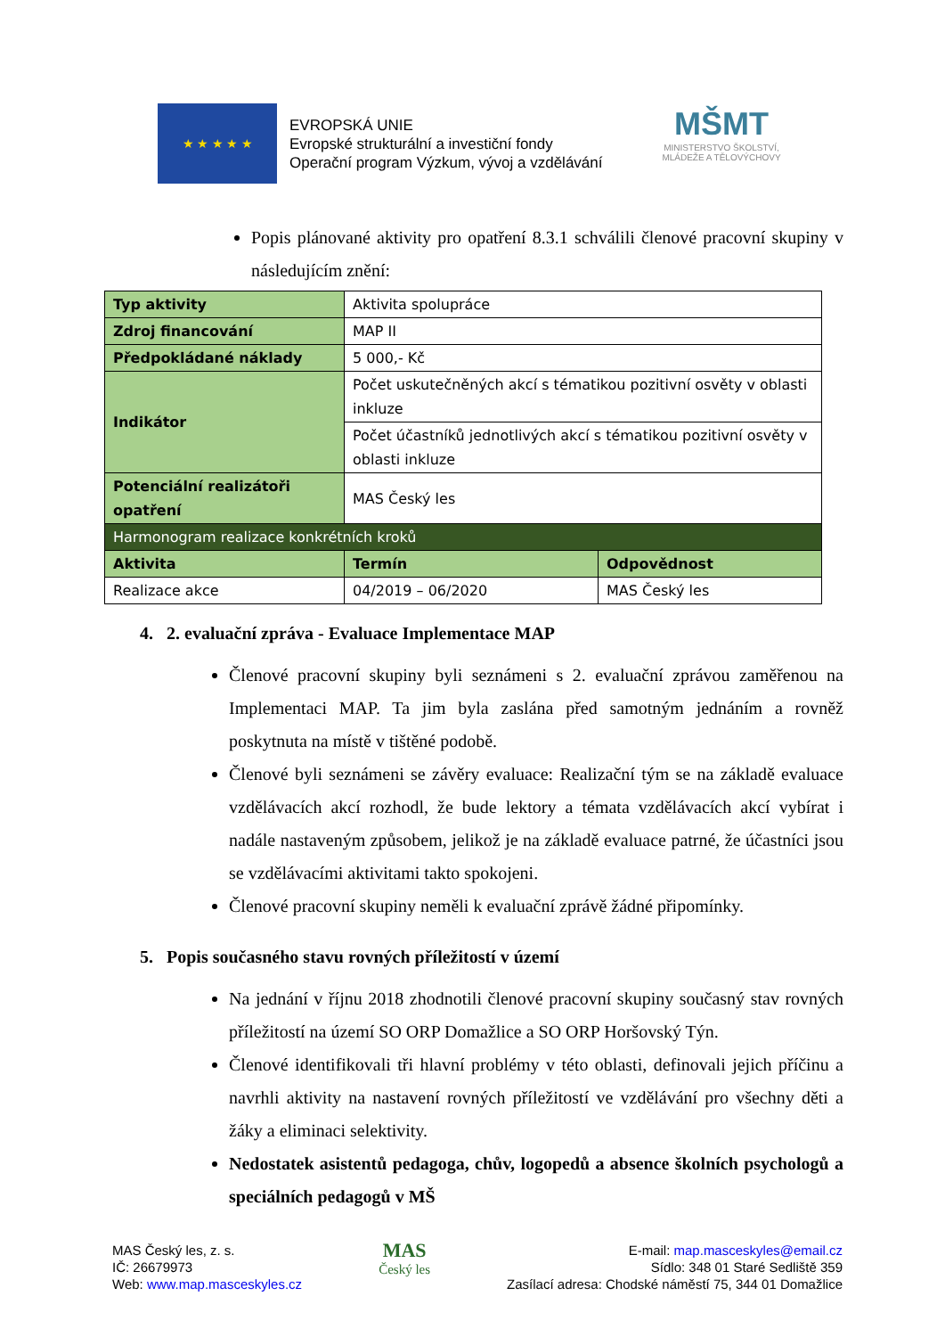★ ★ ★ ★ ★
EVROPSKÁ UNIE
Evropské strukturální a investiční fondy
Operační program Výzkum, vývoj a vzdělávání
MŠMT
MINISTERSTVO ŠKOLSTVÍ,
MLÁDEŽE A TĚLOVÝCHOVY
Popis plánované aktivity pro opatření 8.3.1 schválili členové pracovní skupiny v následujícím znění:
| Typ aktivity | Aktivita spolupráce | |
| Zdroj financování | MAP II | |
| Předpokládané náklady | 5 000,- Kč | |
| Indikátor | Počet uskutečněných akcí s tématikou pozitivní osvěty v oblasti inkluze | |
| | Počet účastníků jednotlivých akcí s tématikou pozitivní osvěty v oblasti inkluze | |
| Potenciální realizátoři opatření | MAS Český les | |
| Harmonogram realizace konkrétních kroků | | |
| Aktivita | Termín | Odpovědnost |
| Realizace akce | 04/2019 – 06/2020 | MAS Český les |
4. 2. evaluační zpráva - Evaluace Implementace MAP
Členové pracovní skupiny byli seznámeni s 2. evaluační zprávou zaměřenou na Implementaci MAP. Ta jim byla zaslána před samotným jednáním a rovněž poskytnuta na místě v tištěné podobě.
Členové byli seznámeni se závěry evaluace: Realizační tým se na základě evaluace vzdělávacích akcí rozhodl, že bude lektory a témata vzdělávacích akcí vybírat i nadále nastaveným způsobem, jelikož je na základě evaluace patrné, že účastníci jsou se vzdělávacími aktivitami takto spokojeni.
Členové pracovní skupiny neměli k evaluační zprávě žádné připomínky.
5. Popis současného stavu rovných příležitostí v území
Na jednání v říjnu 2018 zhodnotili členové pracovní skupiny současný stav rovných příležitostí na území SO ORP Domažlice a SO ORP Horšovský Týn.
Členové identifikovali tři hlavní problémy v této oblasti, definovali jejich příčinu a navrhli aktivity na nastavení rovných příležitostí ve vzdělávání pro všechny děti a žáky a eliminaci selektivity.
Nedostatek asistentů pedagoga, chův, logopedů a absence školních psychologů a speciálních pedagogů v MŠ
MAS Český les, z. s.
IČ: 26679973
Web: www.map.masceskyles.cz
MAS
Český les
E-mail: map.masceskyles@email.cz
Sídlo: 348 01 Staré Sedliště 359
Zasílací adresa: Chodské náměstí 75, 344 01 Domažlice